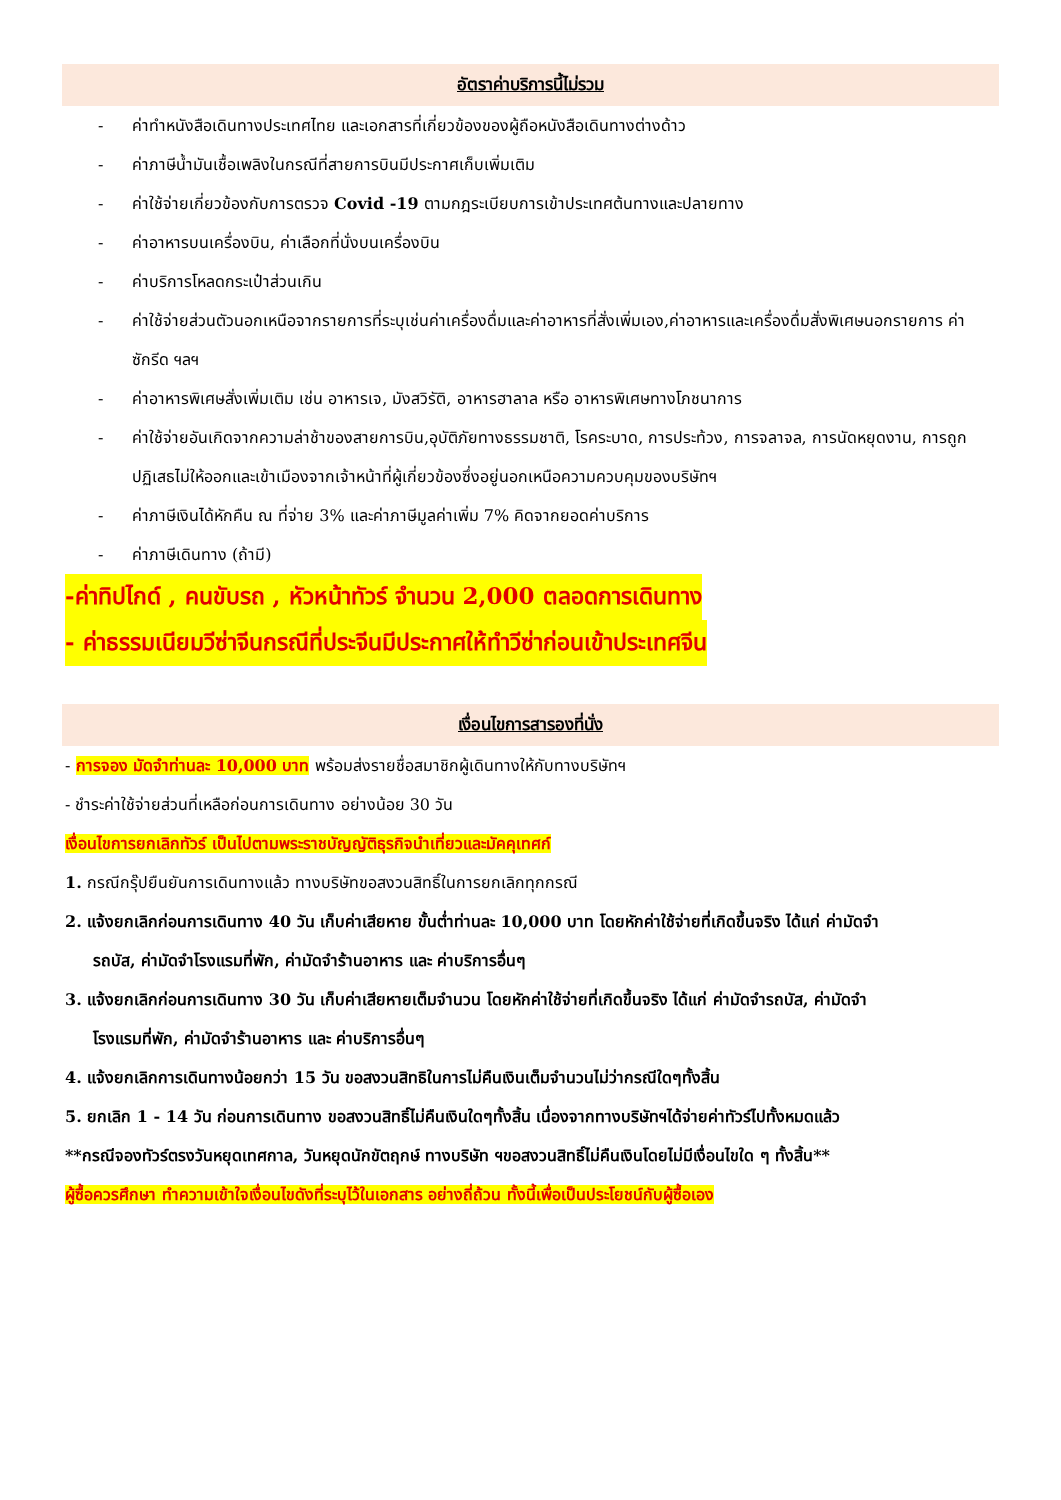อัตราค่าบริการนี้ไม่รวม
- ค่าทำหนังสือเดินทางประเทศไทย และเอกสารที่เกี่ยวข้องของผู้ถือหนังสือเดินทางต่างด้าว
- ค่าภาษีน้ำมันเชื้อเพลิงในกรณีที่สายการบินมีประกาศเก็บเพิ่มเติม
- ค่าใช้จ่ายเกี่ยวข้องกับการตรวจ Covid -19 ตามกฎระเบียบการเข้าประเทศต้นทางและปลายทาง
- ค่าอาหารบนเครื่องบิน, ค่าเลือกที่นั่งบนเครื่องบิน
- ค่าบริการโหลดกระเป๋าส่วนเกิน
- ค่าใช้จ่ายส่วนตัวนอกเหนือจากรายการที่ระบุเช่นค่าเครื่องดื่มและค่าอาหารที่สั่งเพิ่มเอง,ค่าอาหารและเครื่องดื่มสั่งพิเศษนอกรายการ ค่าซักรีด ฯลฯ
- ค่าอาหารพิเศษสั่งเพิ่มเติม เช่น อาหารเจ, มังสวิรัติ, อาหารฮาลาล หรือ อาหารพิเศษทางโภชนาการ
- ค่าใช้จ่ายอันเกิดจากความล่าช้าของสายการบิน,อุบัติภัยทางธรรมชาติ, โรคระบาด, การประท้วง, การจลาจล, การนัดหยุดงาน, การถูกปฏิเสธไม่ให้ออกและเข้าเมืองจากเจ้าหน้าที่ผู้เกี่ยวข้องซึ่งอยู่นอกเหนือความควบคุมของบริษัทฯ
- ค่าภาษีเงินได้หักคืน ณ ที่จ่าย 3% และค่าภาษีมูลค่าเพิ่ม 7% คิดจากยอดค่าบริการ
- ค่าภาษีเดินทาง (ถ้ามี)
-ค่าทิปไกด์ , คนขับรถ , หัวหน้าทัวร์ จำนวน 2,000 ตลอดการเดินทาง
- ค่าธรรมเนียมวีซ่าจีนกรณีที่ประจีนมีประกาศให้ทำวีซ่าก่อนเข้าประเทศจีน
เงื่อนไขการสารองที่นั่ง
- การจอง มัดจำท่านละ 10,000 บาท พร้อมส่งรายชื่อสมาชิกผู้เดินทางให้กับทางบริษัทฯ
- ชำระค่าใช้จ่ายส่วนที่เหลือก่อนการเดินทาง อย่างน้อย 30 วัน
เงื่อนไขการยกเลิกทัวร์ เป็นไปตามพระราชบัญญัติธุรกิจนำเที่ยวและมัคคุเทศก์
1. กรณีกรุ๊ปยืนยันการเดินทางแล้ว ทางบริษัทขอสงวนสิทธิ์ในการยกเลิกทุกกรณี
2. แจ้งยกเลิกก่อนการเดินทาง 40 วัน เก็บค่าเสียหาย ขั้นต่ำท่านละ 10,000 บาท โดยหักค่าใช้จ่ายที่เกิดขึ้นจริง ได้แก่ ค่ามัดจำ
รถบัส, ค่ามัดจำโรงแรมที่พัก, ค่ามัดจำร้านอาหาร และ ค่าบริการอื่นๆ
3. แจ้งยกเลิกก่อนการเดินทาง 30 วัน เก็บค่าเสียหายเต็มจำนวน โดยหักค่าใช้จ่ายที่เกิดขึ้นจริง ได้แก่ ค่ามัดจำรถบัส, ค่ามัดจำ
โรงแรมที่พัก, ค่ามัดจำร้านอาหาร และ ค่าบริการอื่นๆ
4. แจ้งยกเลิกการเดินทางน้อยกว่า 15 วัน ขอสงวนสิทธิในการไม่คืนเงินเต็มจำนวนไม่ว่ากรณีใดๆทั้งสิ้น
5. ยกเลิก 1 - 14 วัน ก่อนการเดินทาง ขอสงวนสิทธิ์ไม่คืนเงินใดๆทั้งสิ้น เนื่องจากทางบริษัทฯได้จ่ายค่าทัวร์ไปทั้งหมดแล้ว
**กรณีจองทัวร์ตรงวันหยุดเทศกาล, วันหยุดนักขัตฤกษ์ ทางบริษัท ฯขอสงวนสิทธิ์ไม่คืนเงินโดยไม่มีเงื่อนไขใด ๆ ทั้งสิ้น**
ผู้ซื้อควรศึกษา ทำความเข้าใจเงื่อนไขดังที่ระบุไว้ในเอกสาร อย่างถี่ถ้วน ทั้งนี้เพื่อเป็นประโยชน์กับผู้ซื้อเอง